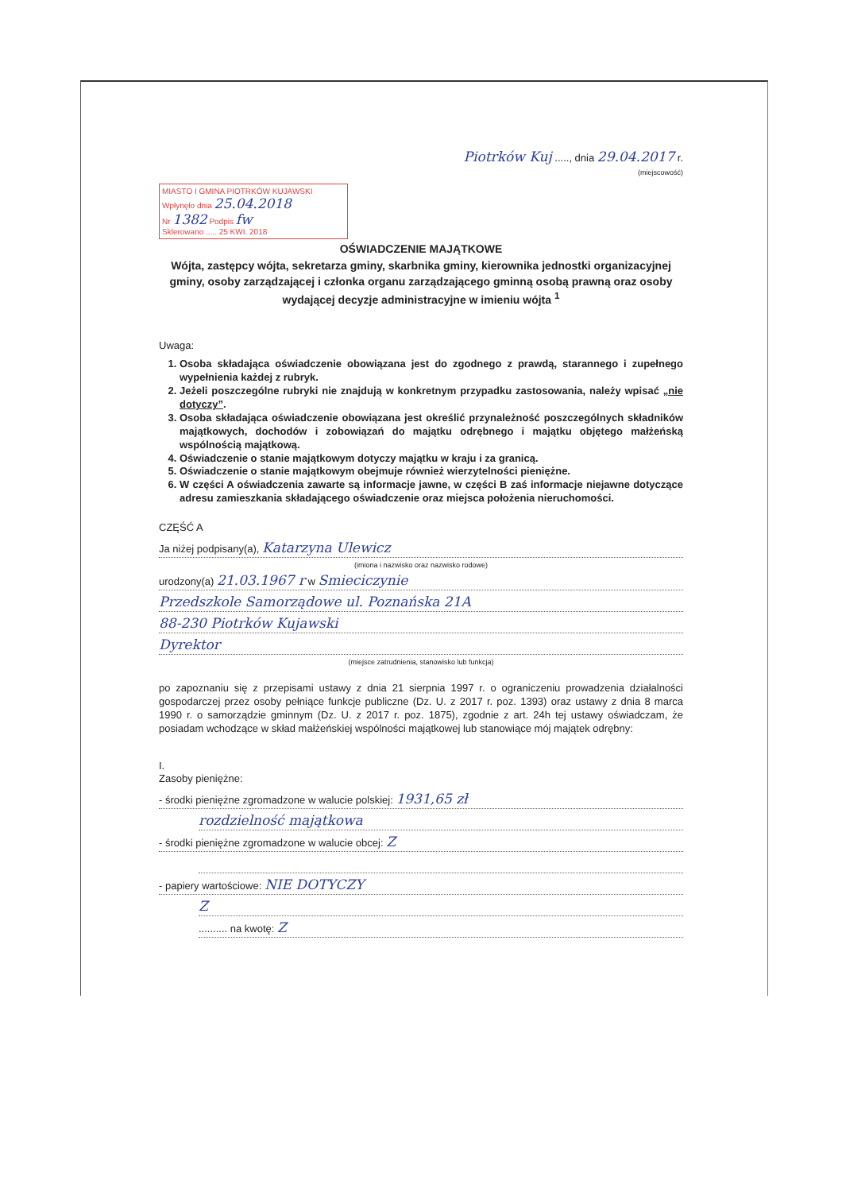Piotrków Kuj ....., dnia 29.04.2017 r.
(miejscowość)
MIASTO I GMINA PIOTRKÓW KUJAWSKI
Wpłynęło dnia 25.04.2018
Nr 1382 Podpis fw
Sklerowano ..... 25 KWI. 2018
OŚWIADCZENIE MAJĄTKOWE
Wójta, zastępcy wójta, sekretarza gminy, skarbnika gminy, kierownika jednostki organizacyjnej gminy, osoby zarządzającej i członka organu zarządzającego gminną osobą prawną oraz osoby wydającej decyzje administracyjne w imieniu wójta <sup>1</sup>
Uwaga:
1. Osoba składająca oświadczenie obowiązana jest do zgodnego z prawdą, starannego i zupełnego wypełnienia każdej z rubryk.
2. Jeżeli poszczególne rubryki nie znajdują w konkretnym przypadku zastosowania, należy wpisać „nie dotyczy”.
3. Osoba składająca oświadczenie obowiązana jest określić przynależność poszczególnych składników majątkowych, dochodów i zobowiązań do majątku odrębnego i majątku objętego małżeńską wspólnością majątkową.
4. Oświadczenie o stanie majątkowym dotyczy majątku w kraju i za granicą.
5. Oświadczenie o stanie majątkowym obejmuje również wierzytelności pieniężne.
6. W części A oświadczenia zawarte są informacje jawne, w części B zaś informacje niejawne dotyczące adresu zamieszkania składającego oświadczenie oraz miejsca położenia nieruchomości.
CZĘŚĆ A
Ja niżej podpisany(a), Katarzyna Ulewicz
(imiona i nazwisko oraz nazwisko rodowe)
urodzony(a) 21.03.1967 r w Smieciczynie
Przedszkole Samorządowe ul. Poznańska 21A
88-230 Piotrków Kujawski
Dyrektor
(miejsce zatrudnienia, stanowisko lub funkcja)
po zapoznaniu się z przepisami ustawy z dnia 21 sierpnia 1997 r. o ograniczeniu prowadzenia działalności gospodarczej przez osoby pełniące funkcje publiczne (Dz. U. z 2017 r. poz. 1393) oraz ustawy z dnia 8 marca 1990 r. o samorządzie gminnym (Dz. U. z 2017 r. poz. 1875), zgodnie z art. 24h tej ustawy oświadczam, że posiadam wchodzące w skład małżeńskiej wspólności majątkowej lub stanowiące mój majątek odrębny:
I.
Zasoby pieniężne:
- środki pieniężne zgromadzone w walucie polskiej: 1931,65 zł
rozdzielność majątkowa
- środki pieniężne zgromadzone w walucie obcej: Z
- papiery wartościowe: NIE DOTYCZY
Z
.......... na kwotę: Z